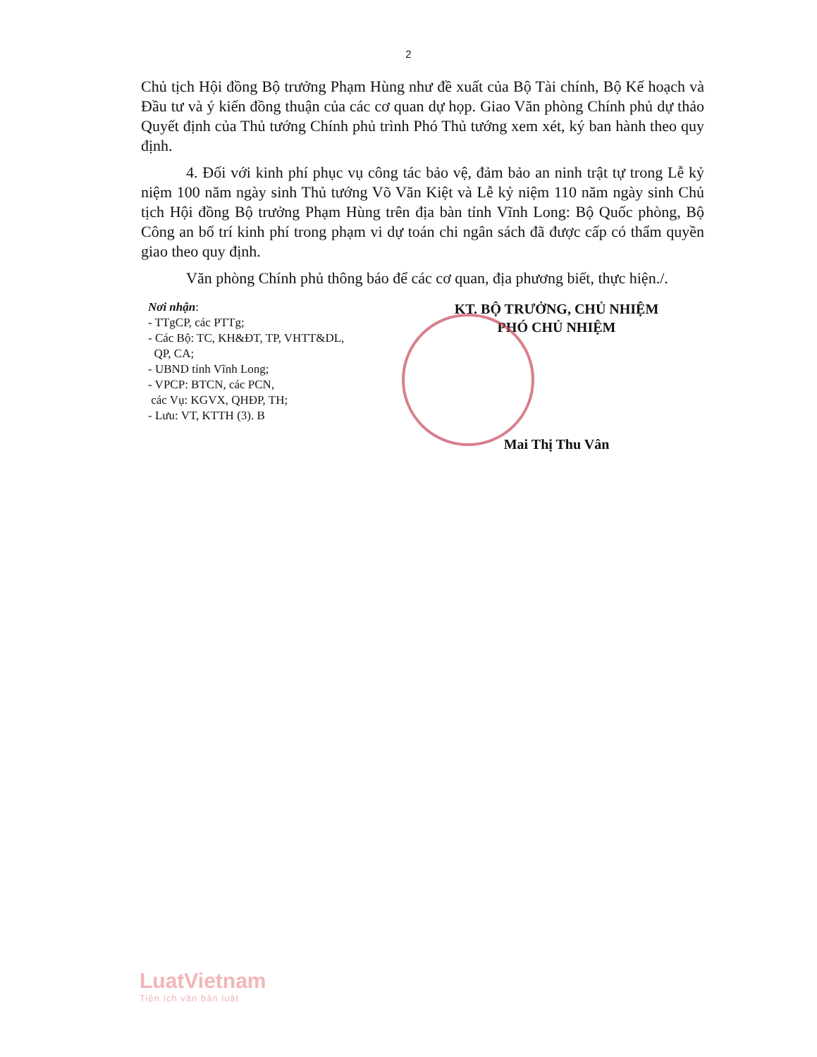2
Chủ tịch Hội đồng Bộ trưởng Phạm Hùng như đề xuất của Bộ Tài chính, Bộ Kế hoạch và Đầu tư và ý kiến đồng thuận của các cơ quan dự họp. Giao Văn phòng Chính phủ dự thảo Quyết định của Thủ tướng Chính phủ trình Phó Thủ tướng xem xét, ký ban hành theo quy định.
4. Đối với kinh phí phục vụ công tác bảo vệ, đảm bảo an ninh trật tự trong Lễ kỷ niệm 100 năm ngày sinh Thủ tướng Võ Văn Kiệt và Lễ kỷ niệm 110 năm ngày sinh Chủ tịch Hội đồng Bộ trưởng Phạm Hùng trên địa bàn tỉnh Vĩnh Long: Bộ Quốc phòng, Bộ Công an bố trí kinh phí trong phạm vi dự toán chi ngân sách đã được cấp có thẩm quyền giao theo quy định.
Văn phòng Chính phủ thông báo để các cơ quan, địa phương biết, thực hiện./.
Nơi nhận:
- TTgCP, các PTTg;
- Các Bộ: TC, KH&ĐT, TP, VHTT&DL,
QP, CA;
- UBND tỉnh Vĩnh Long;
- VPCP: BTCN, các PCN,
các Vụ: KGVX, QHĐP, TH;
- Lưu: VT, KTTH (3). B
KT. BỘ TRƯỞNG, CHỦ NHIỆM
PHÓ CHỦ NHIỆM
Mai Thị Thu Vân
LuatVietnam
Tiện ích văn bản luật